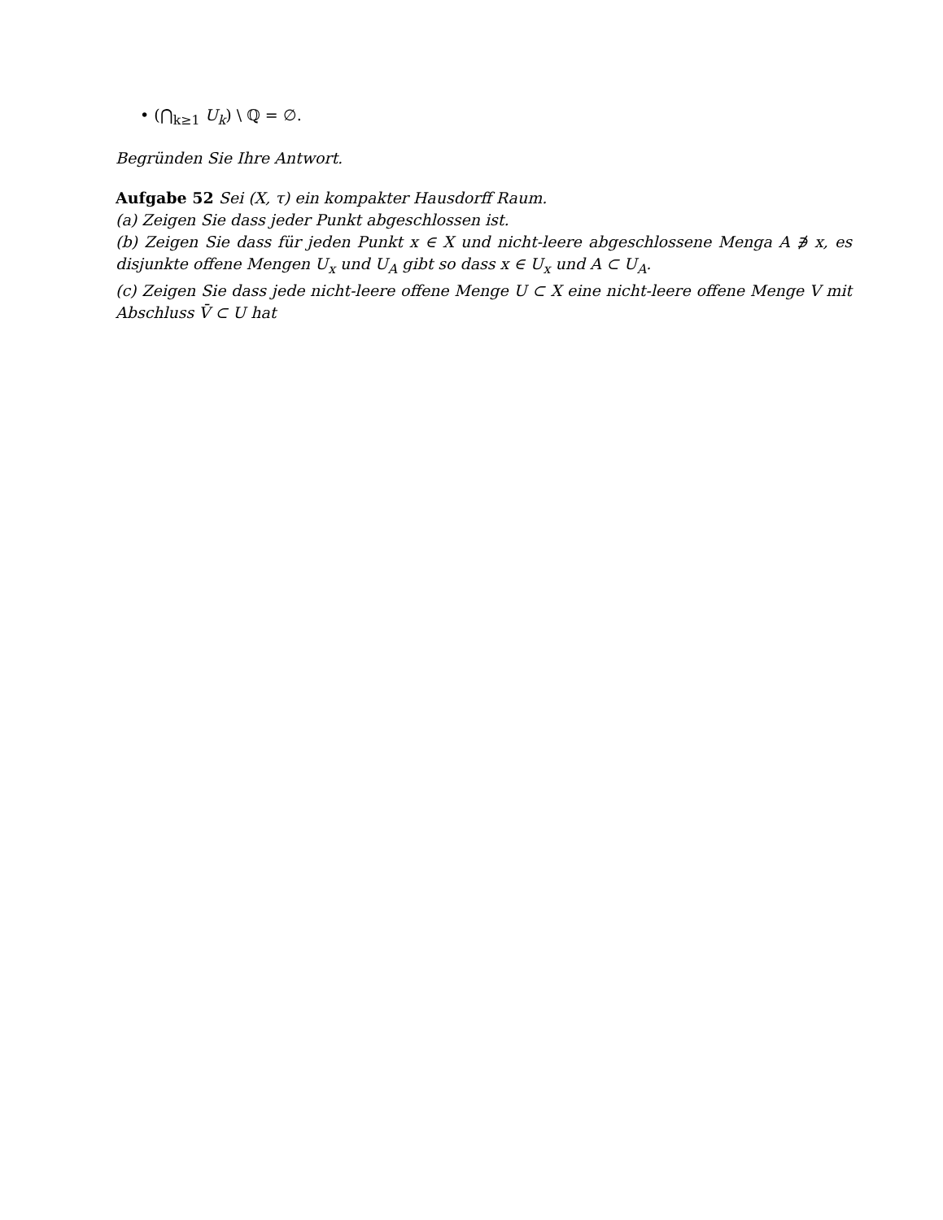• (⋂<sub>k≥1</sub> U<sub>k</sub>) \ ℚ = ∅.
Begründen Sie Ihre Antwort.
Aufgabe 52 Sei (X, τ) ein kompakter Hausdorff Raum.
(a) Zeigen Sie dass jeder Punkt abgeschlossen ist.
(b) Zeigen Sie dass für jeden Punkt x ∈ X und nicht-leere abgeschlossene Menga A ∌ x, es disjunkte offene Mengen U<sub>x</sub> und U<sub>A</sub> gibt so dass x ∈ U<sub>x</sub> und A ⊂ U<sub>A</sub>.
(c) Zeigen Sie dass jede nicht-leere offene Menge U ⊂ X eine nicht-leere offene Menge V mit Abschluss V̄ ⊂ U hat